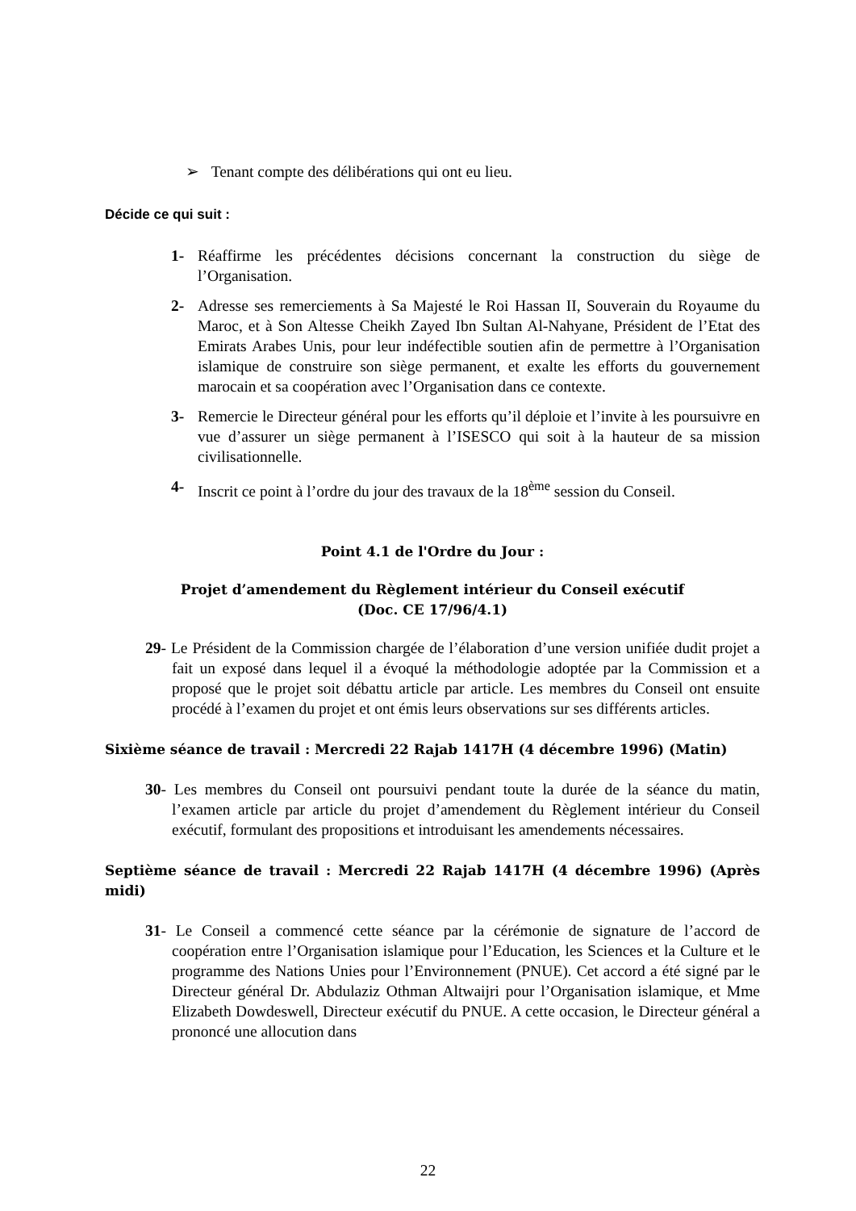➢ Tenant compte des délibérations qui ont eu lieu.
Décide ce qui suit :
1- Réaffirme les précédentes décisions concernant la construction du siège de l’Organisation.
2- Adresse ses remerciements à Sa Majesté le Roi Hassan II, Souverain du Royaume du Maroc, et à Son Altesse Cheikh Zayed Ibn Sultan Al-Nahyane, Président de l’Etat des Emirats Arabes Unis, pour leur indéfectible soutien afin de permettre à l’Organisation islamique de construire son siège permanent, et exalte les efforts du gouvernement marocain et sa coopération avec l’Organisation dans ce contexte.
3- Remercie le Directeur général pour les efforts qu’il déploie et l’invite à les poursuivre en vue d’assurer un siège permanent à l’ISESCO qui soit à la hauteur de sa mission civilisationnelle.
4- Inscrit ce point à l’ordre du jour des travaux de la 18<sup>ème</sup> session du Conseil.
Point 4.1 de l'Ordre du Jour :
Projet d’amendement du Règlement intérieur du Conseil exécutif
(Doc. CE 17/96/4.1)
29- Le Président de la Commission chargée de l’élaboration d’une version unifiée dudit projet a fait un exposé dans lequel il a évoqué la méthodologie adoptée par la Commission et a proposé que le projet soit débattu article par article. Les membres du Conseil ont ensuite procédé à l’examen du projet et ont émis leurs observations sur ses différents articles.
Sixième séance de travail : Mercredi 22 Rajab 1417H (4 décembre 1996) (Matin)
30- Les membres du Conseil ont poursuivi pendant toute la durée de la séance du matin, l’examen article par article du projet d’amendement du Règlement intérieur du Conseil exécutif, formulant des propositions et introduisant les amendements nécessaires.
Septième séance de travail : Mercredi 22 Rajab 1417H (4 décembre 1996) (Après midi)
31- Le Conseil a commencé cette séance par la cérémonie de signature de l’accord de coopération entre l’Organisation islamique pour l’Education, les Sciences et la Culture et le programme des Nations Unies pour l’Environnement (PNUE). Cet accord a été signé par le Directeur général Dr. Abdulaziz Othman Altwaijri pour l’Organisation islamique, et Mme Elizabeth Dowdeswell, Directeur exécutif du PNUE. A cette occasion, le Directeur général a prononcé une allocution dans
22